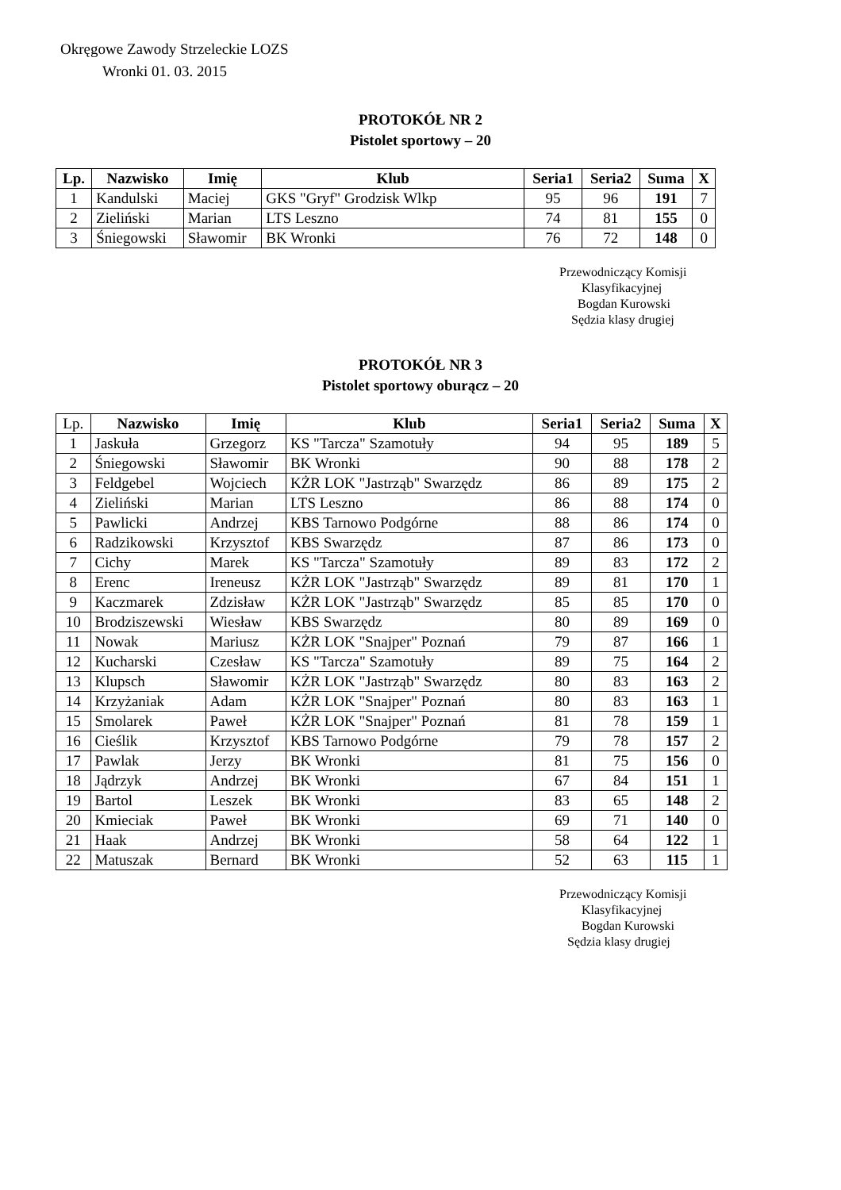Okręgowe Zawody Strzeleckie LOZS
Wronki 01. 03. 2015
PROTOKÓŁ NR 2
Pistolet sportowy – 20
| Lp. | Nazwisko | Imię | Klub | Seria1 | Seria2 | Suma | X |
| --- | --- | --- | --- | --- | --- | --- | --- |
| 1 | Kandulski | Maciej | GKS "Gryf" Grodzisk Wlkp | 95 | 96 | 191 | 7 |
| 2 | Zieliński | Marian | LTS Leszno | 74 | 81 | 155 | 0 |
| 3 | Śniegowski | Sławomir | BK Wronki | 76 | 72 | 148 | 0 |
Przewodniczący Komisji
Klasyfikacyjnej
Bogdan Kurowski
Sędzia klasy drugiej
PROTOKÓŁ NR 3
Pistolet sportowy oburącz – 20
| Lp. | Nazwisko | Imię | Klub | Seria1 | Seria2 | Suma | X |
| 1 | Jaskuła | Grzegorz | KS "Tarcza" Szamotuły | 94 | 95 | 189 | 5 |
| 2 | Śniegowski | Sławomir | BK Wronki | 90 | 88 | 178 | 2 |
| 3 | Feldgebel | Wojciech | KŻR LOK "Jastrząb" Swarzędz | 86 | 89 | 175 | 2 |
| 4 | Zieliński | Marian | LTS Leszno | 86 | 88 | 174 | 0 |
| 5 | Pawlicki | Andrzej | KBS Tarnowo Podgórne | 88 | 86 | 174 | 0 |
| 6 | Radzikowski | Krzysztof | KBS Swarzędz | 87 | 86 | 173 | 0 |
| 7 | Cichy | Marek | KS "Tarcza" Szamotuły | 89 | 83 | 172 | 2 |
| 8 | Erenc | Ireneusz | KŻR LOK "Jastrząb" Swarzędz | 89 | 81 | 170 | 1 |
| 9 | Kaczmarek | Zdzisław | KŻR LOK "Jastrząb" Swarzędz | 85 | 85 | 170 | 0 |
| 10 | Brodziszewski | Wiesław | KBS Swarzędz | 80 | 89 | 169 | 0 |
| 11 | Nowak | Mariusz | KŻR LOK "Snajper" Poznań | 79 | 87 | 166 | 1 |
| 12 | Kucharski | Czesław | KS "Tarcza" Szamotuły | 89 | 75 | 164 | 2 |
| 13 | Klupsch | Sławomir | KŻR LOK "Jastrząb" Swarzędz | 80 | 83 | 163 | 2 |
| 14 | Krzyżaniak | Adam | KŻR LOK "Snajper" Poznań | 80 | 83 | 163 | 1 |
| 15 | Smolarek | Paweł | KŻR LOK "Snajper" Poznań | 81 | 78 | 159 | 1 |
| 16 | Cieślik | Krzysztof | KBS Tarnowo Podgórne | 79 | 78 | 157 | 2 |
| 17 | Pawlak | Jerzy | BK Wronki | 81 | 75 | 156 | 0 |
| 18 | Jądrzyk | Andrzej | BK Wronki | 67 | 84 | 151 | 1 |
| 19 | Bartol | Leszek | BK Wronki | 83 | 65 | 148 | 2 |
| 20 | Kmieciak | Paweł | BK Wronki | 69 | 71 | 140 | 0 |
| 21 | Haak | Andrzej | BK Wronki | 58 | 64 | 122 | 1 |
| 22 | Matuszak | Bernard | BK Wronki | 52 | 63 | 115 | 1 |
Przewodniczący Komisji
Klasyfikacyjnej
Bogdan Kurowski
Sędzia klasy drugiej